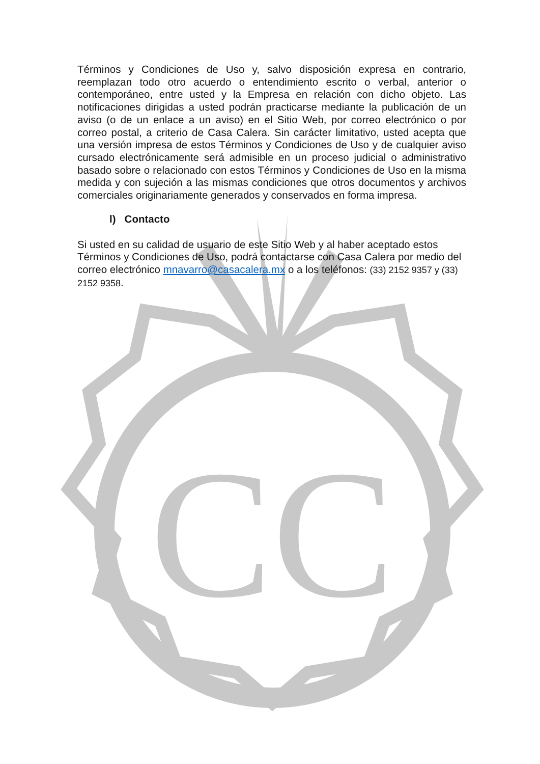CC
Términos y Condiciones de Uso y, salvo disposición expresa en contrario, reemplazan todo otro acuerdo o entendimiento escrito o verbal, anterior o contemporáneo, entre usted y la Empresa en relación con dicho objeto. Las notificaciones dirigidas a usted podrán practicarse mediante la publicación de un aviso (o de un enlace a un aviso) en el Sitio Web, por correo electrónico o por correo postal, a criterio de Casa Calera. Sin carácter limitativo, usted acepta que una versión impresa de estos Términos y Condiciones de Uso y de cualquier aviso cursado electrónicamente será admisible en un proceso judicial o administrativo basado sobre o relacionado con estos Términos y Condiciones de Uso en la misma medida y con sujeción a las mismas condiciones que otros documentos y archivos comerciales originariamente generados y conservados en forma impresa.
l) Contacto
Si usted en su calidad de usuario de este Sitio Web y al haber aceptado estos Términos y Condiciones de Uso, podrá contactarse con Casa Calera por medio del correo electrónico mnavarro@casacalera.mx o a los teléfonos: (33) 2152 9357 y (33) 2152 9358.